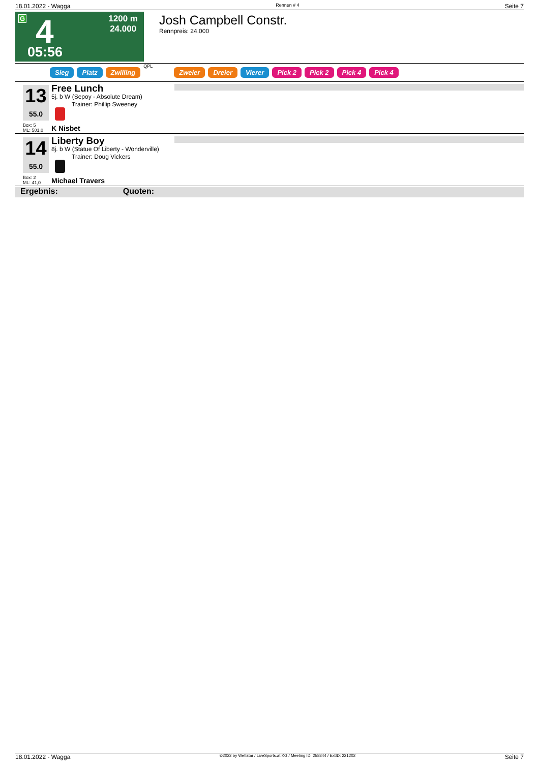18.01.2022 - Wagga Rennen # 4 Seite 7
G 4 1200 m
24.000
05:56
Josh Campbell Constr.
Rennpreis: 24.000
Sieg Platz Zwilling QPL Zweier Dreier Vierer Pick 2 Pick 2 Pick 4 Pick 4
13
55.0
Free Lunch
5j. b W (Sepoy - Absolute Dream)
Trainer: Phillip Sweeney
Box: 5
ML: 501,0
K Nisbet
14
55.0
Liberty Boy
8j. b W (Statue Of Liberty - Wonderville)
Trainer: Doug Vickers
Box: 2
ML: 41,0
Michael Travers
Ergebnis: Quoten:
18.01.2022 - Wagga ©2022 by Wettstar / LiveSports.at KG / Meeting ID: 258844 / ExtID: 221202 Seite 7